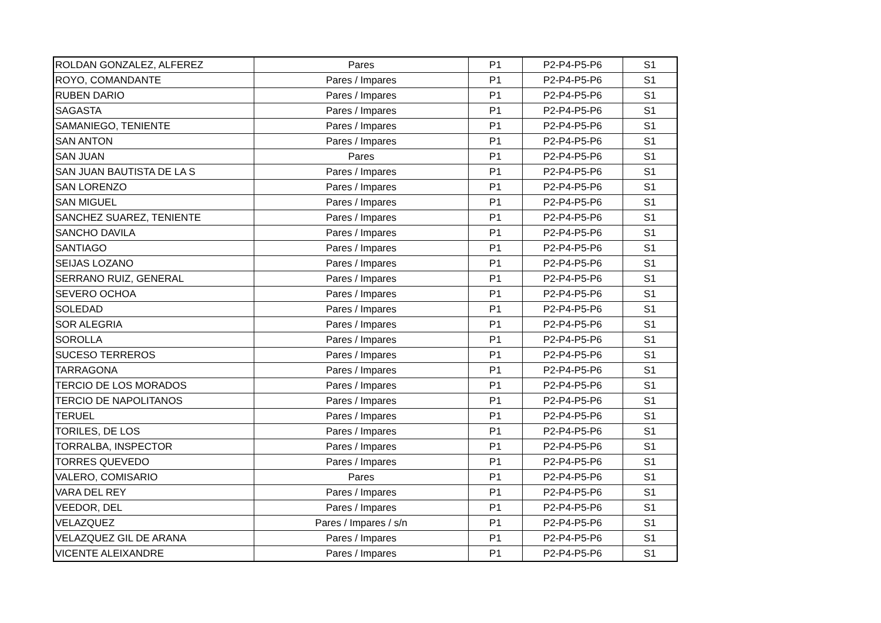| ROLDAN GONZALEZ, ALFEREZ | Pares | P1 | P2-P4-P5-P6 | S1 |
| ROYO, COMANDANTE | Pares / Impares | P1 | P2-P4-P5-P6 | S1 |
| RUBEN DARIO | Pares / Impares | P1 | P2-P4-P5-P6 | S1 |
| SAGASTA | Pares / Impares | P1 | P2-P4-P5-P6 | S1 |
| SAMANIEGO, TENIENTE | Pares / Impares | P1 | P2-P4-P5-P6 | S1 |
| SAN ANTON | Pares / Impares | P1 | P2-P4-P5-P6 | S1 |
| SAN JUAN | Pares | P1 | P2-P4-P5-P6 | S1 |
| SAN JUAN BAUTISTA DE LA S | Pares / Impares | P1 | P2-P4-P5-P6 | S1 |
| SAN LORENZO | Pares / Impares | P1 | P2-P4-P5-P6 | S1 |
| SAN MIGUEL | Pares / Impares | P1 | P2-P4-P5-P6 | S1 |
| SANCHEZ SUAREZ, TENIENTE | Pares / Impares | P1 | P2-P4-P5-P6 | S1 |
| SANCHO DAVILA | Pares / Impares | P1 | P2-P4-P5-P6 | S1 |
| SANTIAGO | Pares / Impares | P1 | P2-P4-P5-P6 | S1 |
| SEIJAS LOZANO | Pares / Impares | P1 | P2-P4-P5-P6 | S1 |
| SERRANO RUIZ, GENERAL | Pares / Impares | P1 | P2-P4-P5-P6 | S1 |
| SEVERO OCHOA | Pares / Impares | P1 | P2-P4-P5-P6 | S1 |
| SOLEDAD | Pares / Impares | P1 | P2-P4-P5-P6 | S1 |
| SOR ALEGRIA | Pares / Impares | P1 | P2-P4-P5-P6 | S1 |
| SOROLLA | Pares / Impares | P1 | P2-P4-P5-P6 | S1 |
| SUCESO TERREROS | Pares / Impares | P1 | P2-P4-P5-P6 | S1 |
| TARRAGONA | Pares / Impares | P1 | P2-P4-P5-P6 | S1 |
| TERCIO DE LOS MORADOS | Pares / Impares | P1 | P2-P4-P5-P6 | S1 |
| TERCIO DE NAPOLITANOS | Pares / Impares | P1 | P2-P4-P5-P6 | S1 |
| TERUEL | Pares / Impares | P1 | P2-P4-P5-P6 | S1 |
| TORILES, DE LOS | Pares / Impares | P1 | P2-P4-P5-P6 | S1 |
| TORRALBA, INSPECTOR | Pares / Impares | P1 | P2-P4-P5-P6 | S1 |
| TORRES QUEVEDO | Pares / Impares | P1 | P2-P4-P5-P6 | S1 |
| VALERO, COMISARIO | Pares | P1 | P2-P4-P5-P6 | S1 |
| VARA DEL REY | Pares / Impares | P1 | P2-P4-P5-P6 | S1 |
| VEEDOR, DEL | Pares / Impares | P1 | P2-P4-P5-P6 | S1 |
| VELAZQUEZ | Pares / Impares / s/n | P1 | P2-P4-P5-P6 | S1 |
| VELAZQUEZ GIL DE ARANA | Pares / Impares | P1 | P2-P4-P5-P6 | S1 |
| VICENTE ALEIXANDRE | Pares / Impares | P1 | P2-P4-P5-P6 | S1 |